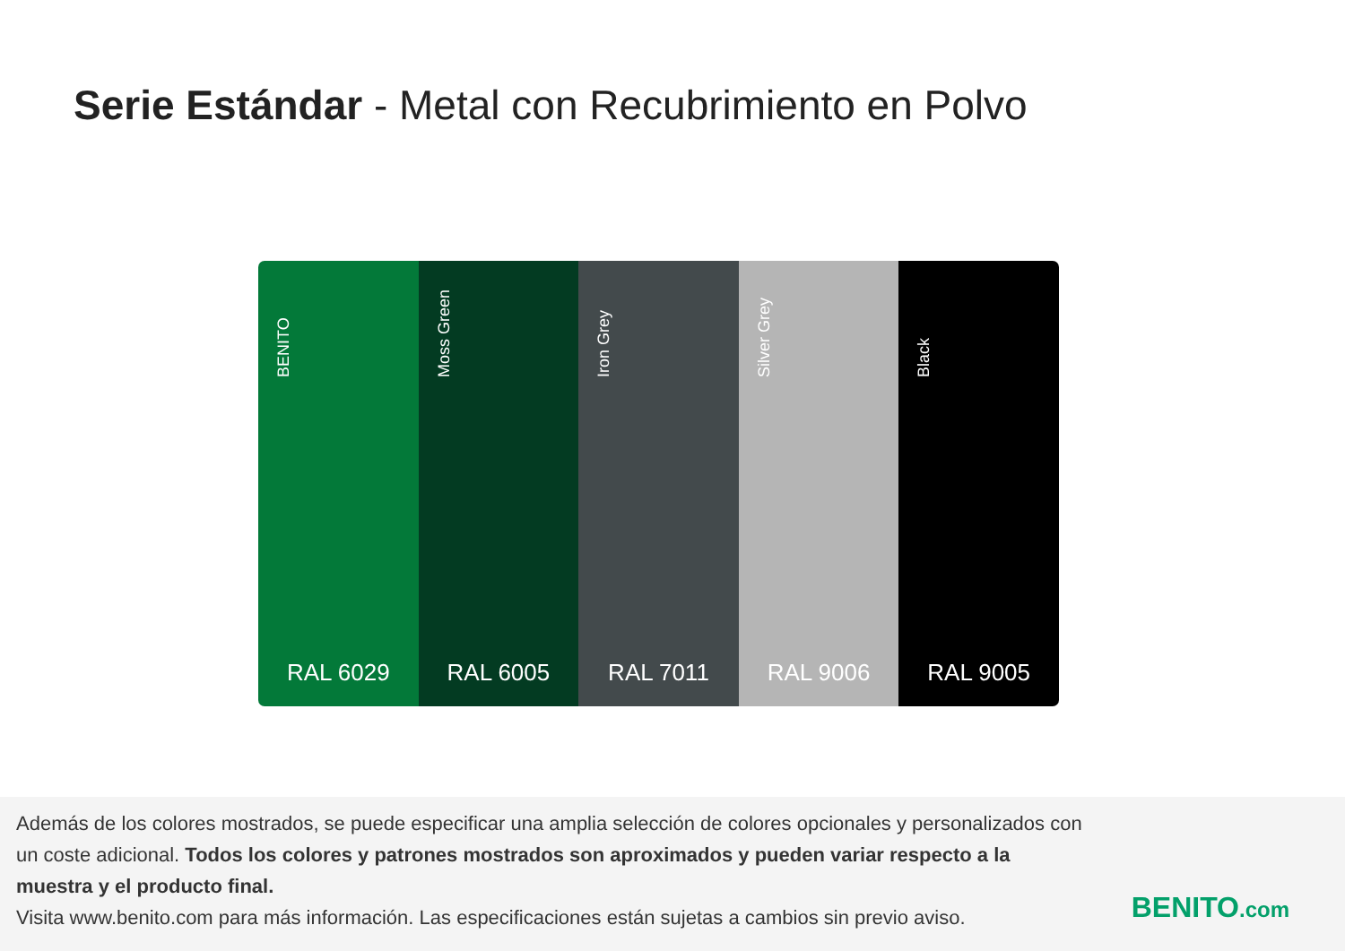Serie Estándar - Metal con Recubrimiento en Polvo
BENITO
RAL 6029
Moss Green
RAL 6005
Iron Grey
RAL 7011
Silver Grey
RAL 9006
Black
RAL 9005
Además de los colores mostrados, se puede especificar una amplia selección de colores opcionales y personalizados con un coste adicional. Todos los colores y patrones mostrados son aproximados y pueden variar respecto a la muestra y el producto final.
Visita www.benito.com para más información. Las especificaciones están sujetas a cambios sin previo aviso.
BENITO.com